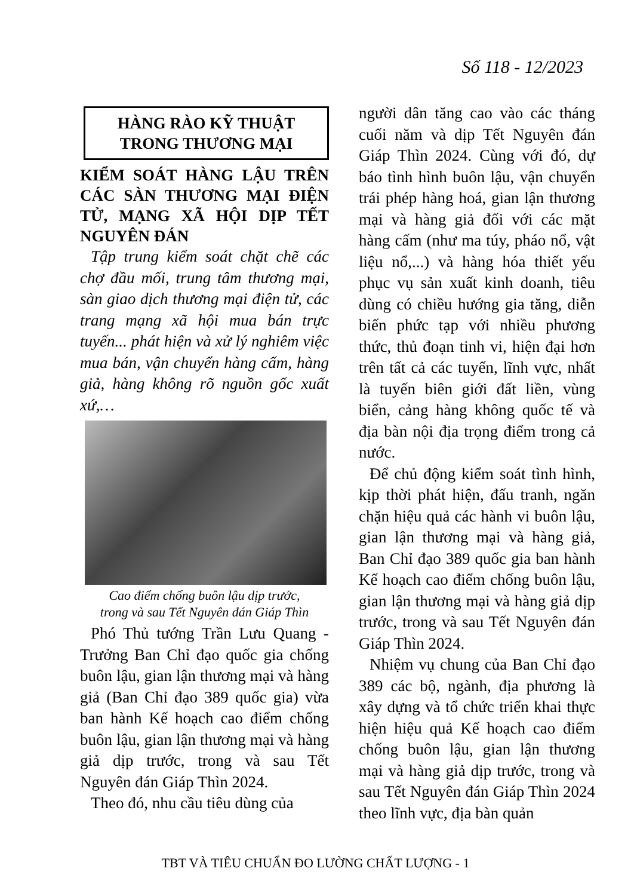Số 118 - 12/2023
HÀNG RÀO KỸ THUẬT
TRONG THƯƠNG MẠI
KIỂM SOÁT HÀNG LẬU TRÊN CÁC SÀN THƯƠNG MẠI ĐIỆN TỬ, MẠNG XÃ HỘI DỊP TẾT NGUYÊN ĐÁN
Tập trung kiểm soát chặt chẽ các chợ đầu mối, trung tâm thương mại, sàn giao dịch thương mại điện tử, các trang mạng xã hội mua bán trực tuyến... phát hiện và xử lý nghiêm việc mua bán, vận chuyển hàng cấm, hàng giả, hàng không rõ nguồn gốc xuất xứ,…
Cao điểm chống buôn lậu dịp trước,
trong và sau Tết Nguyên đán Giáp Thìn
Phó Thủ tướng Trần Lưu Quang - Trưởng Ban Chỉ đạo quốc gia chống buôn lậu, gian lận thương mại và hàng giả (Ban Chỉ đạo 389 quốc gia) vừa ban hành Kế hoạch cao điểm chống buôn lậu, gian lận thương mại và hàng giả dịp trước, trong và sau Tết Nguyên đán Giáp Thìn 2024.
Theo đó, nhu cầu tiêu dùng của
người dân tăng cao vào các tháng cuối năm và dịp Tết Nguyên đán Giáp Thìn 2024. Cùng với đó, dự báo tình hình buôn lậu, vận chuyển trái phép hàng hoá, gian lận thương mại và hàng giả đối với các mặt hàng cấm (như ma túy, pháo nổ, vật liệu nổ,...) và hàng hóa thiết yếu phục vụ sản xuất kinh doanh, tiêu dùng có chiều hướng gia tăng, diễn biến phức tạp với nhiều phương thức, thủ đoạn tinh vi, hiện đại hơn trên tất cả các tuyến, lĩnh vực, nhất là tuyến biên giới đất liền, vùng biển, cảng hàng không quốc tế và địa bàn nội địa trọng điểm trong cả nước.
Để chủ động kiểm soát tình hình, kịp thời phát hiện, đấu tranh, ngăn chặn hiệu quả các hành vi buôn lậu, gian lận thương mại và hàng giả, Ban Chỉ đạo 389 quốc gia ban hành Kế hoạch cao điểm chống buôn lậu, gian lận thương mại và hàng giả dịp trước, trong và sau Tết Nguyên đán Giáp Thìn 2024.
Nhiệm vụ chung của Ban Chỉ đạo 389 các bộ, ngành, địa phương là xây dựng và tổ chức triển khai thực hiện hiệu quả Kế hoạch cao điểm chống buôn lậu, gian lận thương mại và hàng giả dịp trước, trong và sau Tết Nguyên đán Giáp Thìn 2024 theo lĩnh vực, địa bàn quản
TBT VÀ TIÊU CHUẨN ĐO LƯỜNG CHẤT LƯỢNG - 1